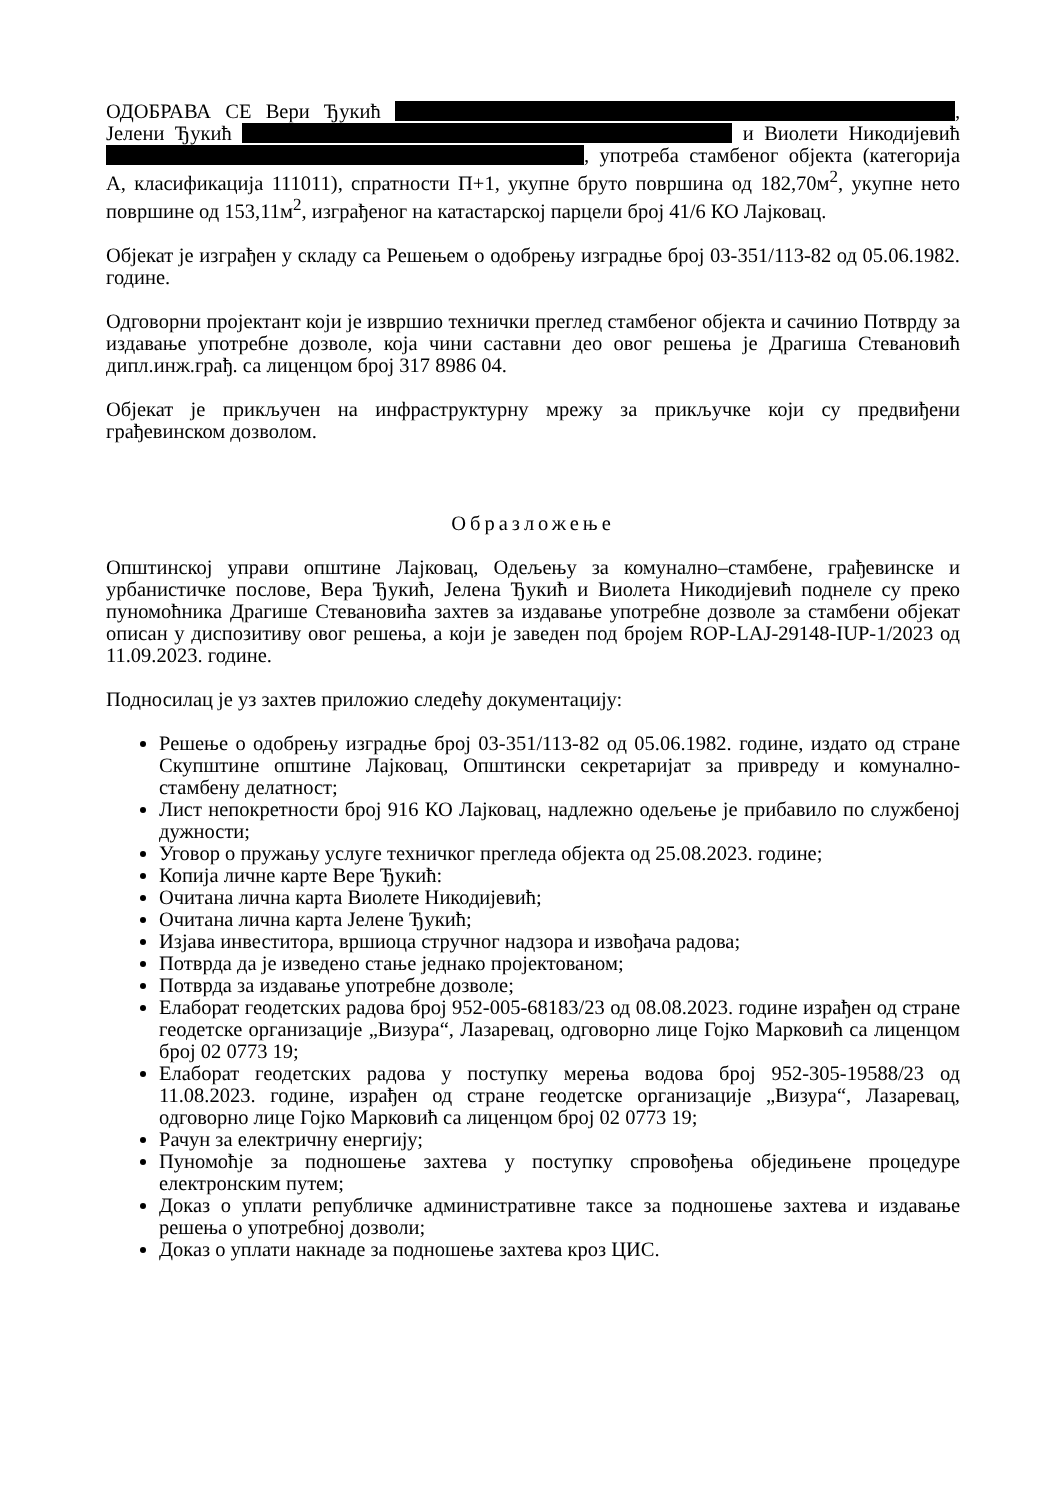ОДОБРАВА СЕ Вери Ђукић , Јелени Ђукић и Виолети Никодијевић , употреба стамбеног објекта (категорија А, класификација 111011), спратности П+1, укупне бруто површина од 182,70м<sup>2</sup>, укупне нето површине од 153,11м<sup>2</sup>, изграђеног на катастарској парцели број 41/6 КО Лајковац.
Објекат је изграђен у складу са Решењем о одобрењу изградње број 03-351/113-82 од 05.06.1982. године.
Одговорни пројектант који је извршио технички преглед стамбеног објекта и сачинио Потврду за издавање употребне дозволе, која чини саставни део овог решења је Драгиша Стевановић дипл.инж.грађ. са лиценцом број 317 8986 04.
Објекат је прикључен на инфраструктурну мрежу за прикључке који су предвиђени грађевинском дозволом.
Образложење
Општинској управи општине Лајковац, Одељењу за комунално–стамбене, грађевинске и урбанистичке послове, Вера Ђукић, Јелена Ђукић и Виолета Никодијевић поднеле су преко пуномоћника Драгише Стевановића захтев за издавање употребне дозволе за стамбени објекат описан у диспозитиву овог решења, а који је заведен под бројем ROP-LAJ-29148-IUP-1/2023 од 11.09.2023. године.
Подносилац је уз захтев приложио следећу документацију:
Решење о одобрењу изградње број 03-351/113-82 од 05.06.1982. године, издато од стране Скупштине општине Лајковац, Општински секретаријат за привреду и комунално-стамбену делатност;
Лист непокретности број 916 КО Лајковац, надлежно одељење је прибавило по службеној дужности;
Уговор о пружању услуге техничког прегледа објекта од 25.08.2023. године;
Копија личне карте Вере Ђукић:
Очитана лична карта Виолете Никодијевић;
Очитана лична карта Јелене Ђукић;
Изјава инвеститора, вршиоца стручног надзора и извођача радова;
Потврда да је изведено стање једнако пројектованом;
Потврда за издавање употребне дозволе;
Елаборат геодетских радова број 952-005-68183/23 од 08.08.2023. године израђен од стране геодетске организације „Визура“, Лазаревац, одговорно лице Гојко Марковић са лиценцом број 02 0773 19;
Елаборат геодетских радова у поступку мерења водова број 952-305-19588/23 од 11.08.2023. године, израђен од стране геодетске организације „Визура“, Лазаревац, одговорно лице Гојко Марковић са лиценцом број 02 0773 19;
Рачун за електричну енергију;
Пуномоћје за подношење захтева у поступку спровођења обједињене процедуре електронским путем;
Доказ о уплати републичке административне таксе за подношење захтева и издавање решења о употребној дозволи;
Доказ о уплати накнаде за подношење захтева кроз ЦИС.